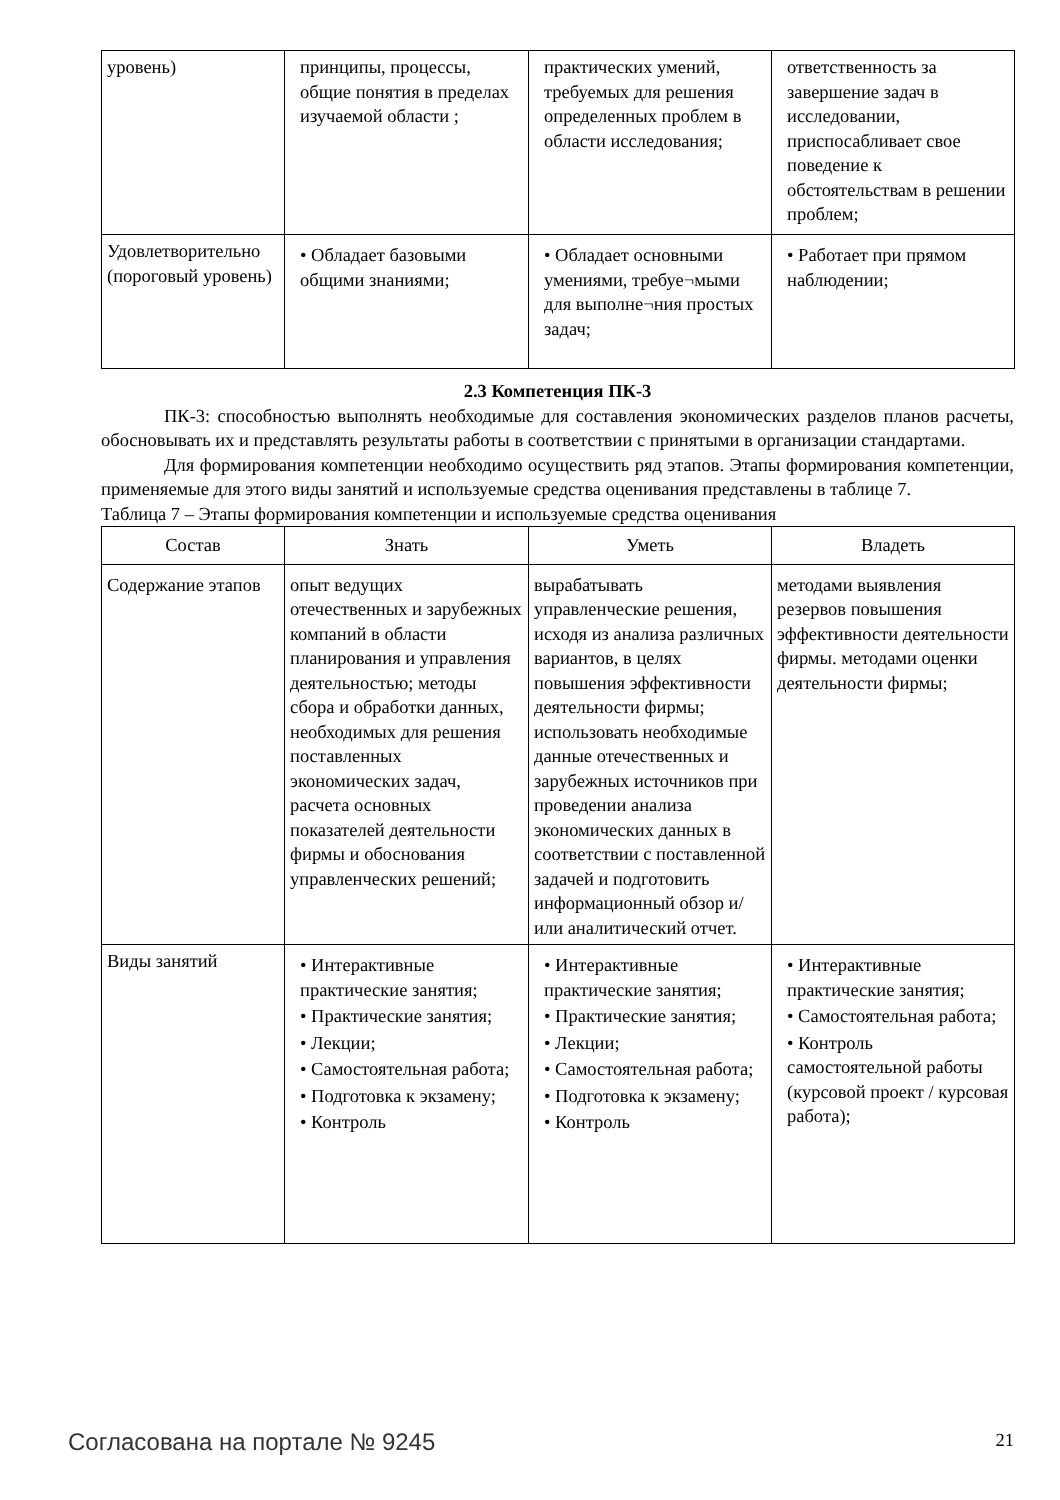| уровень) | принципы, процессы, общие понятия в пределах изучаемой области ; | практических умений, требуемых для решения определенных проблем в области исследования; | ответственность за завершение задач в исследовании, приспосабливает свое поведение к обстоятельствам в решении проблем; |
| Удовлетворительно (пороговый уровень) | • Обладает базовыми общими знаниями; | • Обладает основными умениями, требуе¬мыми для выполне¬ния простых задач; | • Работает при прямом наблюдении; |
2.3 Компетенция ПК-3
ПК-3: способностью выполнять необходимые для составления экономических разделов планов расчеты, обосновывать их и представлять результаты работы в соответствии с принятыми в организации стандартами.
Для формирования компетенции необходимо осуществить ряд этапов. Этапы формирования компетенции, применяемые для этого виды занятий и используемые средства оценивания представлены в таблице 7.
Таблица 7 – Этапы формирования компетенции и используемые средства оценивания
| Состав | Знать | Уметь | Владеть |
| --- | --- | --- | --- |
| Содержание этапов | опыт ведущих отечественных и зарубежных компаний в области планирования и управления деятельностью; методы сбора и обработки данных, необходимых для решения поставленных экономических задач, расчета основных показателей деятельности фирмы и обоснования управленческих решений; | вырабатывать управленческие решения, исходя из анализа различных вариантов, в целях повышения эффективности деятельности фирмы; использовать необходимые данные отечественных и зарубежных источников при проведении анализа экономических данных в соответствии с поставленной задачей и подготовить информационный обзор и/или аналитический отчет. | методами выявления резервов повышения эффективности деятельности фирмы. методами оценки деятельности фирмы; |
| Виды занятий | • Интерактивные практические занятия; • Практические занятия; • Лекции; • Самостоятельная работа; • Подготовка к экзамену; • Контроль | • Интерактивные практические занятия; • Практические занятия; • Лекции; • Самостоятельная работа; • Подготовка к экзамену; • Контроль | • Интерактивные практические занятия; • Самостоятельная работа; • Контроль самостоятельной работы (курсовой проект / курсовая работа); |
Согласована на портале № 9245 21